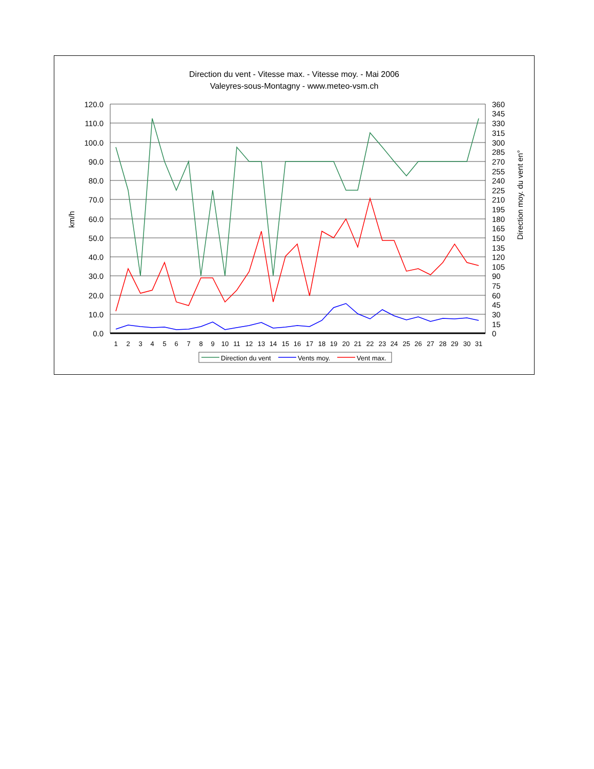Direction du vent - Vitesse max. - Vitesse moy. - Mai 2006
Valeyres-sous-Montagny - www.meteo-vsm.ch
120.0
110.0
100.0
90.0
80.0
70.0
60.0
50.0
40.0
30.0
20.0
10.0
0.0
360
345
330
315
300
285
270
255
240
225
210
195
180
165
150
135
120
105
90
75
60
45
30
15
0
km/h
Direction moy. du vent en°
1
2
3
4
5
6
7
8
9
10
11
12
13
14
15
16
17
18
19
20
21
22
23
24
25
26
27
28
29
30
31
Direction du vent
Vents moy.
Vent max.